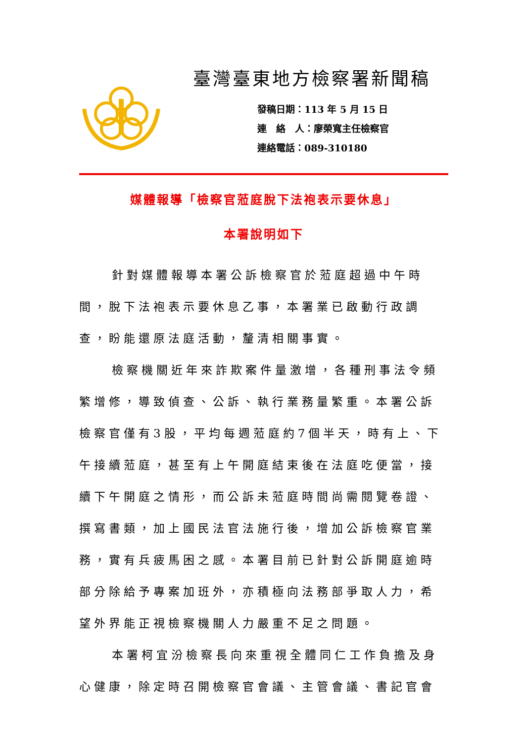臺灣臺東地方檢察署新聞稿
發稿日期：113 年 5 月 15 日
連　絡　人：廖榮寬主任檢察官
連絡電話：089-310180
媒體報導「檢察官蒞庭脫下法袍表示要休息」
本署說明如下
針對媒體報導本署公訴檢察官於蒞庭超過中午時間，脫下法袍表示要休息乙事，本署業已啟動行政調查，盼能還原法庭活動，釐清相關事實。
檢察機關近年來詐欺案件量激增，各種刑事法令頻繁增修，導致偵查、公訴、執行業務量繁重。本署公訴檢察官僅有3股，平均每週蒞庭約7個半天，時有上、下午接續蒞庭，甚至有上午開庭結束後在法庭吃便當，接續下午開庭之情形，而公訴未蒞庭時間尚需閱覽卷證、撰寫書類，加上國民法官法施行後，增加公訴檢察官業務，實有兵疲馬困之感。本署目前已針對公訴開庭逾時部分除給予專案加班外，亦積極向法務部爭取人力，希望外界能正視檢察機關人力嚴重不足之問題。
本署柯宜汾檢察長向來重視全體同仁工作負擔及身心健康，除定時召開檢察官會議、主管會議、書記官會